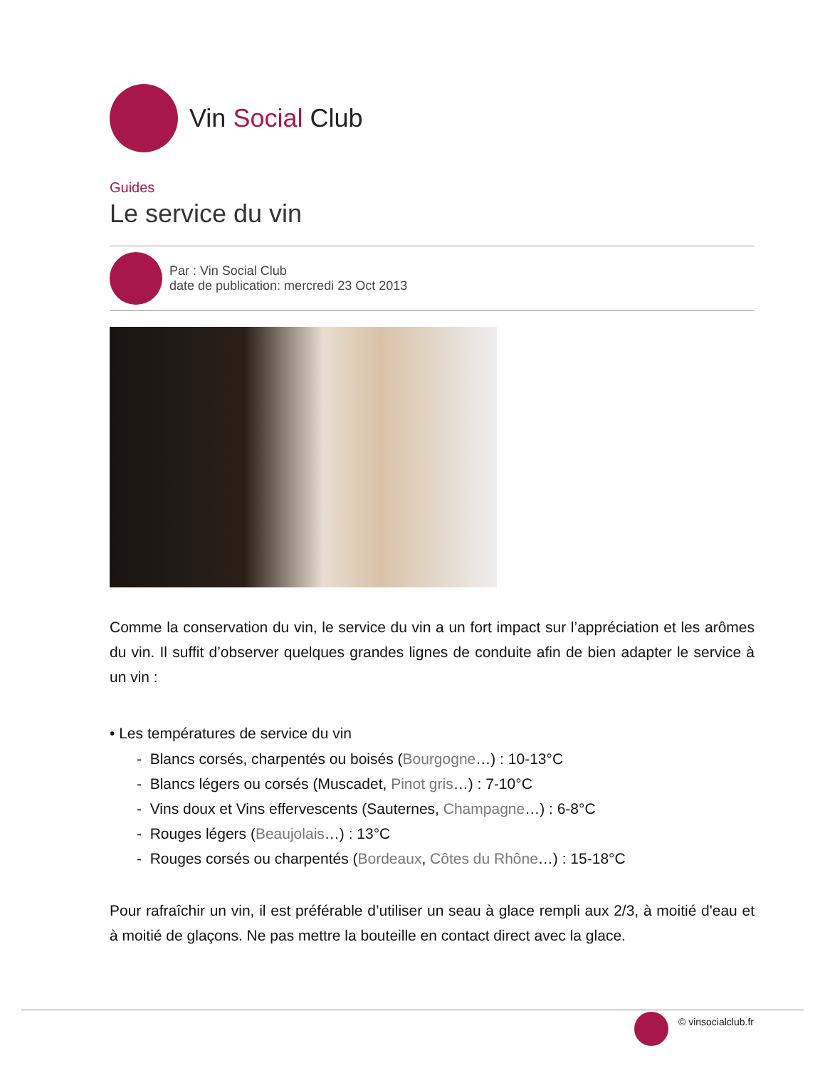Vin Social Club
Guides
Le service du vin
Par : Vin Social Club
date de publication: mercredi 23 Oct 2013
Comme la conservation du vin, le service du vin a un fort impact sur l’appréciation et les arômes du vin. Il suffit d’observer quelques grandes lignes de conduite afin de bien adapter le service à un vin :
• Les températures de service du vin
- Blancs corsés, charpentés ou boisés (Bourgogne…) : 10-13°C
- Blancs légers ou corsés (Muscadet, Pinot gris…) : 7-10°C
- Vins doux et Vins effervescents (Sauternes, Champagne…) : 6-8°C
- Rouges légers (Beaujolais…) : 13°C
- Rouges corsés ou charpentés (Bordeaux, Côtes du Rhône…) : 15-18°C
Pour rafraîchir un vin, il est préférable d’utiliser un seau à glace rempli aux 2/3, à moitié d'eau et à moitié de glaçons. Ne pas mettre la bouteille en contact direct avec la glace.
© vinsocialclub.fr